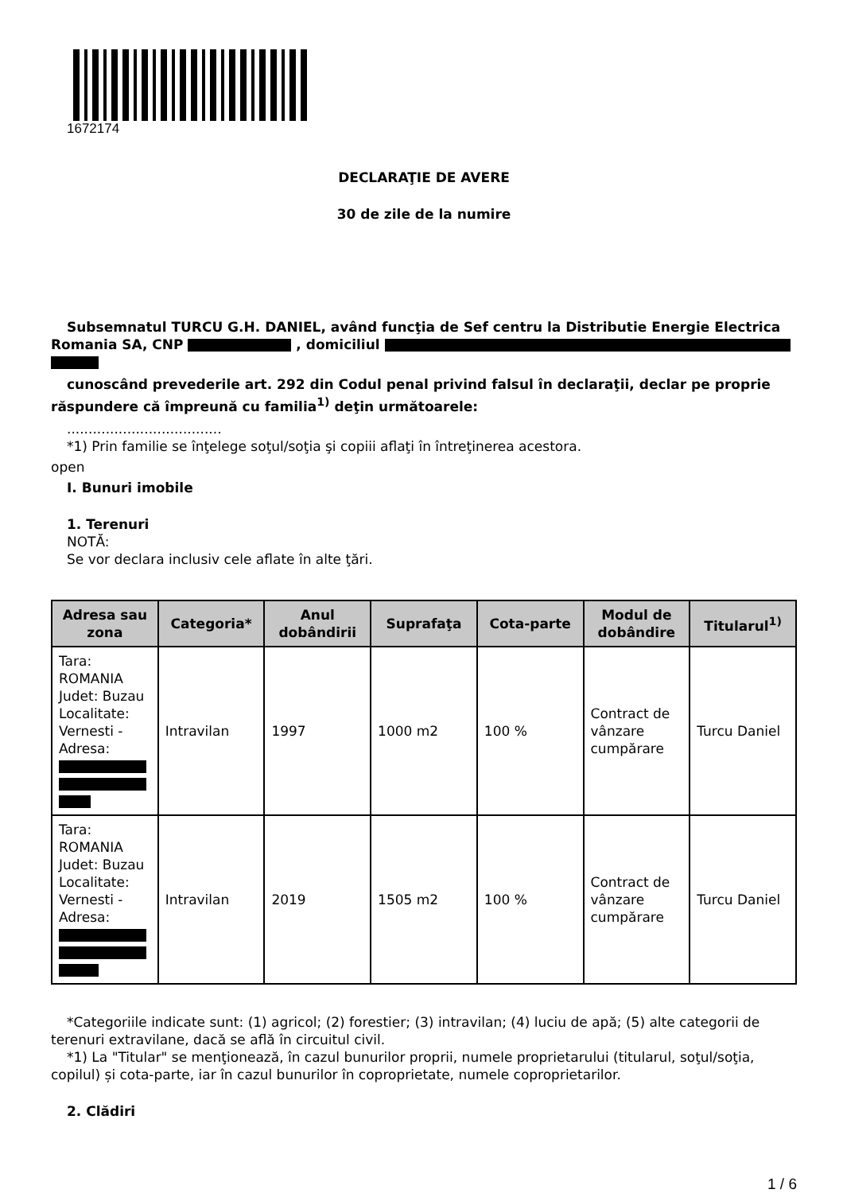1672174
DECLARAŢIE DE AVERE
30 de zile de la numire
Subsemnatul TURCU G.H. DANIEL, având funcţia de Sef centru la Distributie Energie Electrica Romania SA, CNP , domiciliul
cunoscând prevederile art. 292 din Codul penal privind falsul în declaraţii, declar pe proprie răspundere că împreună cu familia<sup>1)</sup> deţin următoarele:
....................................
*1) Prin familie se înţelege soţul/soţia şi copiii aflaţi în întreţinerea acestora.
open
I. Bunuri imobile
1. Terenuri
NOTĂ:
Se vor declara inclusiv cele aflate în alte ţări.
| Adresa sau zona | Categoria* | Anul dobândirii | Suprafaţa | Cota-parte | Modul de dobândire | Titularul<sup>1)</sup> |
| --- | --- | --- | --- | --- | --- | --- |
| Tara: ROMANIA Judet: Buzau Localitate: Vernesti - Adresa: | Intravilan | 1997 | 1000 m2 | 100 % | Contract de vânzare cumpărare | Turcu Daniel |
| Tara: ROMANIA Judet: Buzau Localitate: Vernesti - Adresa: | Intravilan | 2019 | 1505 m2 | 100 % | Contract de vânzare cumpărare | Turcu Daniel |
*Categoriile indicate sunt: (1) agricol; (2) forestier; (3) intravilan; (4) luciu de apă; (5) alte categorii de terenuri extravilane, dacă se află în circuitul civil.
*1) La "Titular" se menţionează, în cazul bunurilor proprii, numele proprietarului (titularul, soţul/soţia, copilul) și cota-parte, iar în cazul bunurilor în coproprietate, numele coproprietarilor.
2. Clădiri
1 / 6